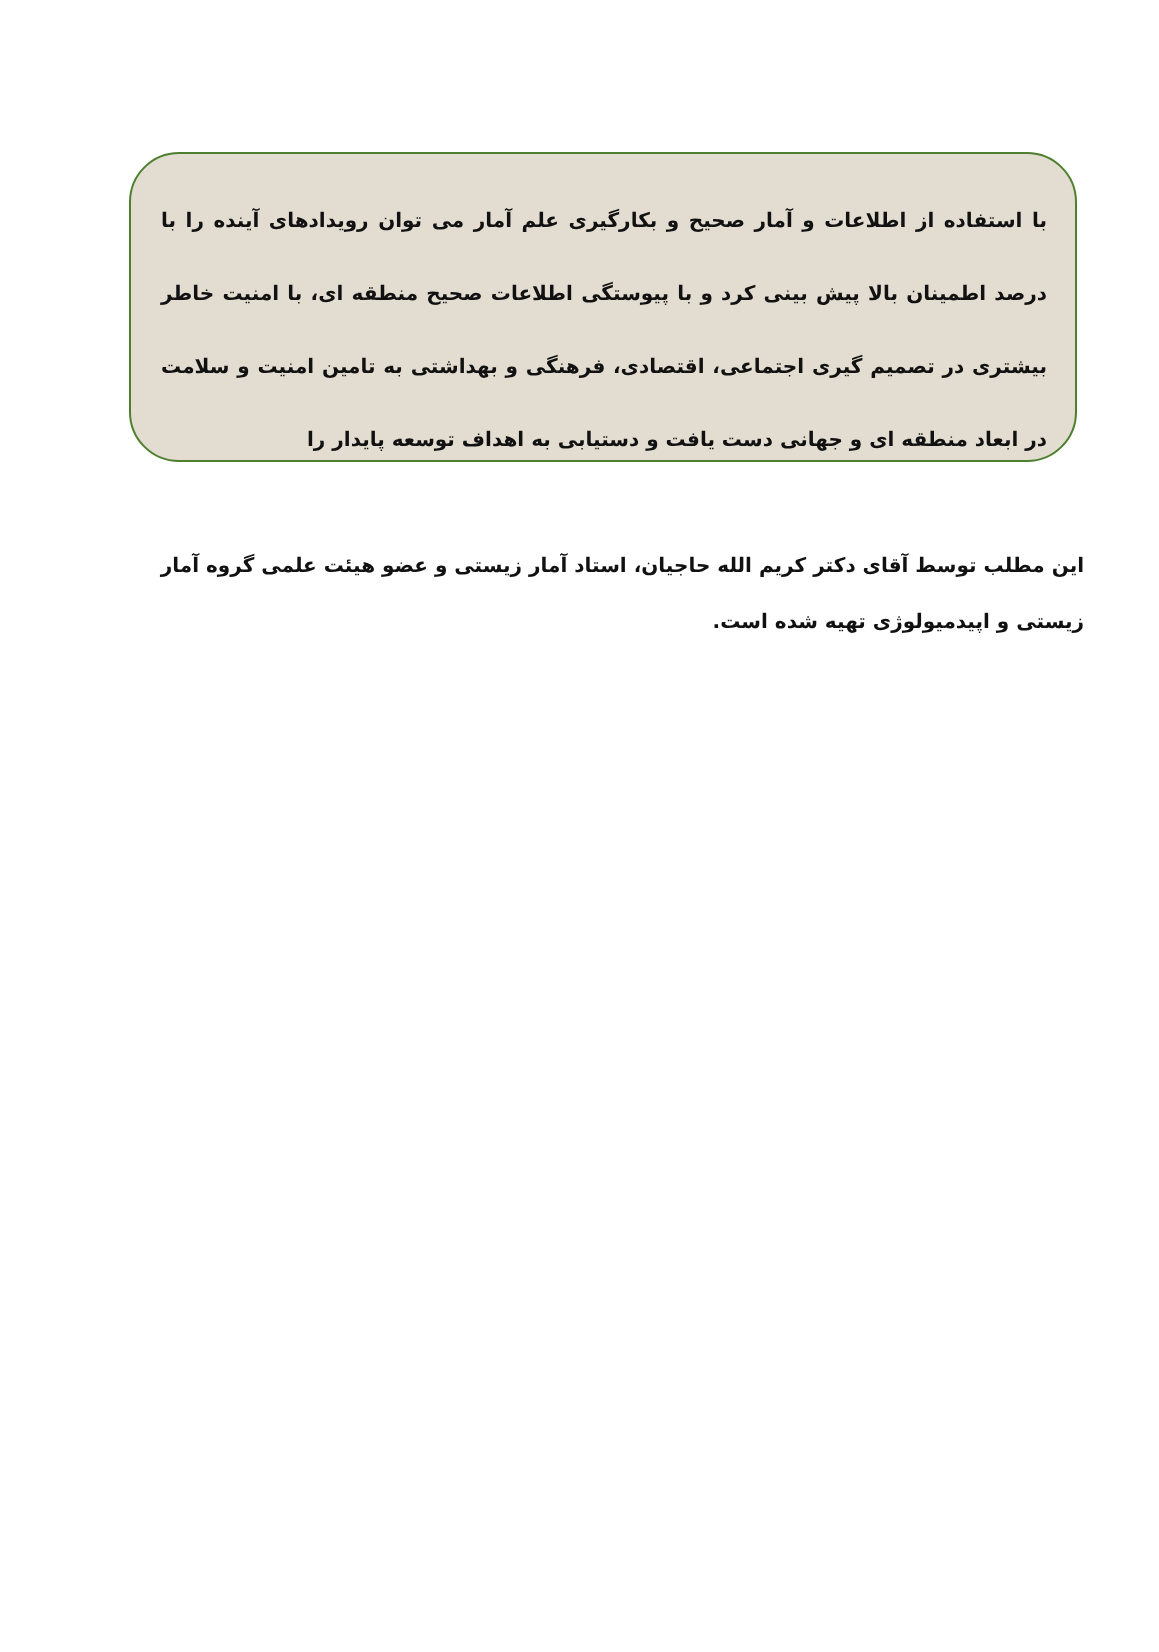با استفاده از اطلاعات و آمار صحیح و بکارگیری علم آمار می توان رویدادهای آینده را با درصد اطمینان بالا پیش بینی کرد و با پیوستگی اطلاعات صحیح منطقه ای، با امنیت خاطر بیشتری در تصمیم گیری اجتماعی، اقتصادی، فرهنگی و بهداشتی به تامین امنیت و سلامت در ابعاد منطقه ای و جهانی دست یافت و دستیابی به اهداف توسعه پایدار را
این مطلب توسط آقای دکتر کریم الله حاجیان، استاد آمار زیستی و عضو هیئت علمی گروه آمار زیستی و اپیدمیولوژی تهیه شده است.